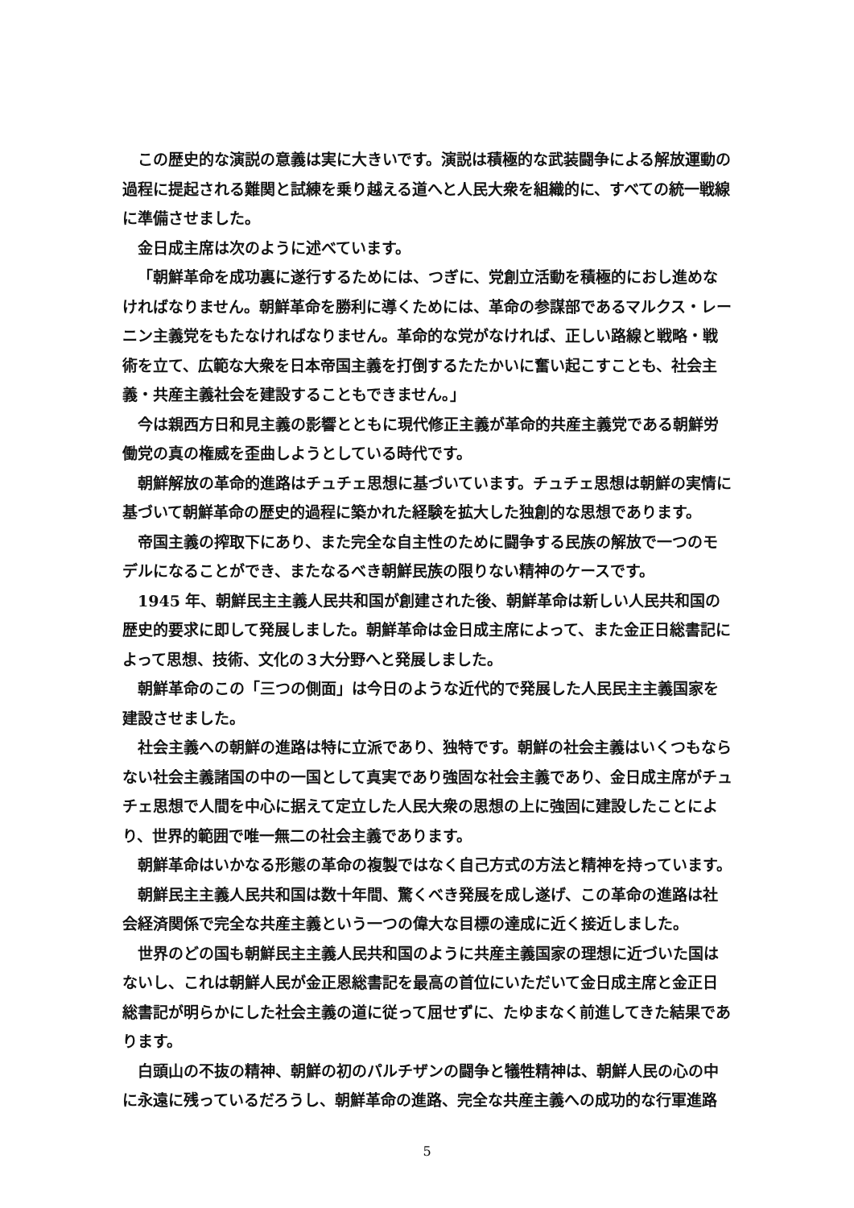この歴史的な演説の意義は実に大きいです。演説は積極的な武装闘争による解放運動の過程に提起される難関と試練を乗り越える道へと人民大衆を組織的に、すべての統一戦線に準備させました。
金日成主席は次のように述べています。
「朝鮮革命を成功裏に遂行するためには、つぎに、党創立活動を積極的におし進めなければなりません。朝鮮革命を勝利に導くためには、革命の参謀部であるマルクス・レーニン主義党をもたなければなりません。革命的な党がなければ、正しい路線と戦略・戦術を立て、広範な大衆を日本帝国主義を打倒するたたかいに奮い起こすことも、社会主義・共産主義社会を建設することもできません。」
今は親西方日和見主義の影響とともに現代修正主義が革命的共産主義党である朝鮮労働党の真の権威を歪曲しようとしている時代です。
朝鮮解放の革命的進路はチュチェ思想に基づいています。チュチェ思想は朝鮮の実情に基づいて朝鮮革命の歴史的過程に築かれた経験を拡大した独創的な思想であります。
帝国主義の搾取下にあり、また完全な自主性のために闘争する民族の解放で一つのモデルになることができ、またなるべき朝鮮民族の限りない精神のケースです。
1945 年、朝鮮民主主義人民共和国が創建された後、朝鮮革命は新しい人民共和国の歴史的要求に即して発展しました。朝鮮革命は金日成主席によって、また金正日総書記によって思想、技術、文化の３大分野へと発展しました。
朝鮮革命のこの「三つの側面」は今日のような近代的で発展した人民民主主義国家を建設させました。
社会主義への朝鮮の進路は特に立派であり、独特です。朝鮮の社会主義はいくつもならない社会主義諸国の中の一国として真実であり強固な社会主義であり、金日成主席がチュチェ思想で人間を中心に据えて定立した人民大衆の思想の上に強固に建設したことにより、世界的範囲で唯一無二の社会主義であります。
朝鮮革命はいかなる形態の革命の複製ではなく自己方式の方法と精神を持っています。
朝鮮民主主義人民共和国は数十年間、驚くべき発展を成し遂げ、この革命の進路は社会経済関係で完全な共産主義という一つの偉大な目標の達成に近く接近しました。
世界のどの国も朝鮮民主主義人民共和国のように共産主義国家の理想に近づいた国はないし、これは朝鮮人民が金正恩総書記を最高の首位にいただいて金日成主席と金正日総書記が明らかにした社会主義の道に従って屈せずに、たゆまなく前進してきた結果であります。
白頭山の不抜の精神、朝鮮の初のパルチザンの闘争と犠牲精神は、朝鮮人民の心の中に永遠に残っているだろうし、朝鮮革命の進路、完全な共産主義への成功的な行軍進路
5